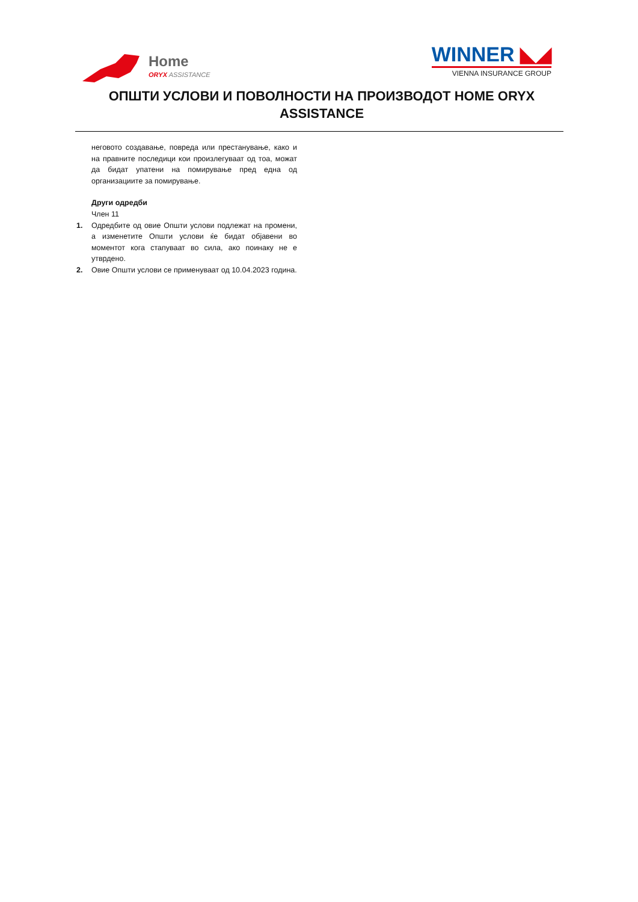Home
ORYX ASSISTANCE
WINNER ◣◢
VIENNA INSURANCE GROUP
ОПШТИ УСЛОВИ И ПОВОЛНОСТИ НА ПРОИЗВОДОТ HOME ORYX ASSISTANCE
неговото создавање, повреда или престанување, како и на правните последици кои произлегуваат од тоа, можат да бидат упатени на помирување пред една од организациите за помирување.
Други одредби
Член 11
1. Одредбите од овие Општи услови подлежат на промени, а изменетите Општи услови ќе бидат објавени во моментот кога стапуваат во сила, ако поинаку не е утврдено.
2. Овие Општи услови се применуваат од 10.04.2023 година.